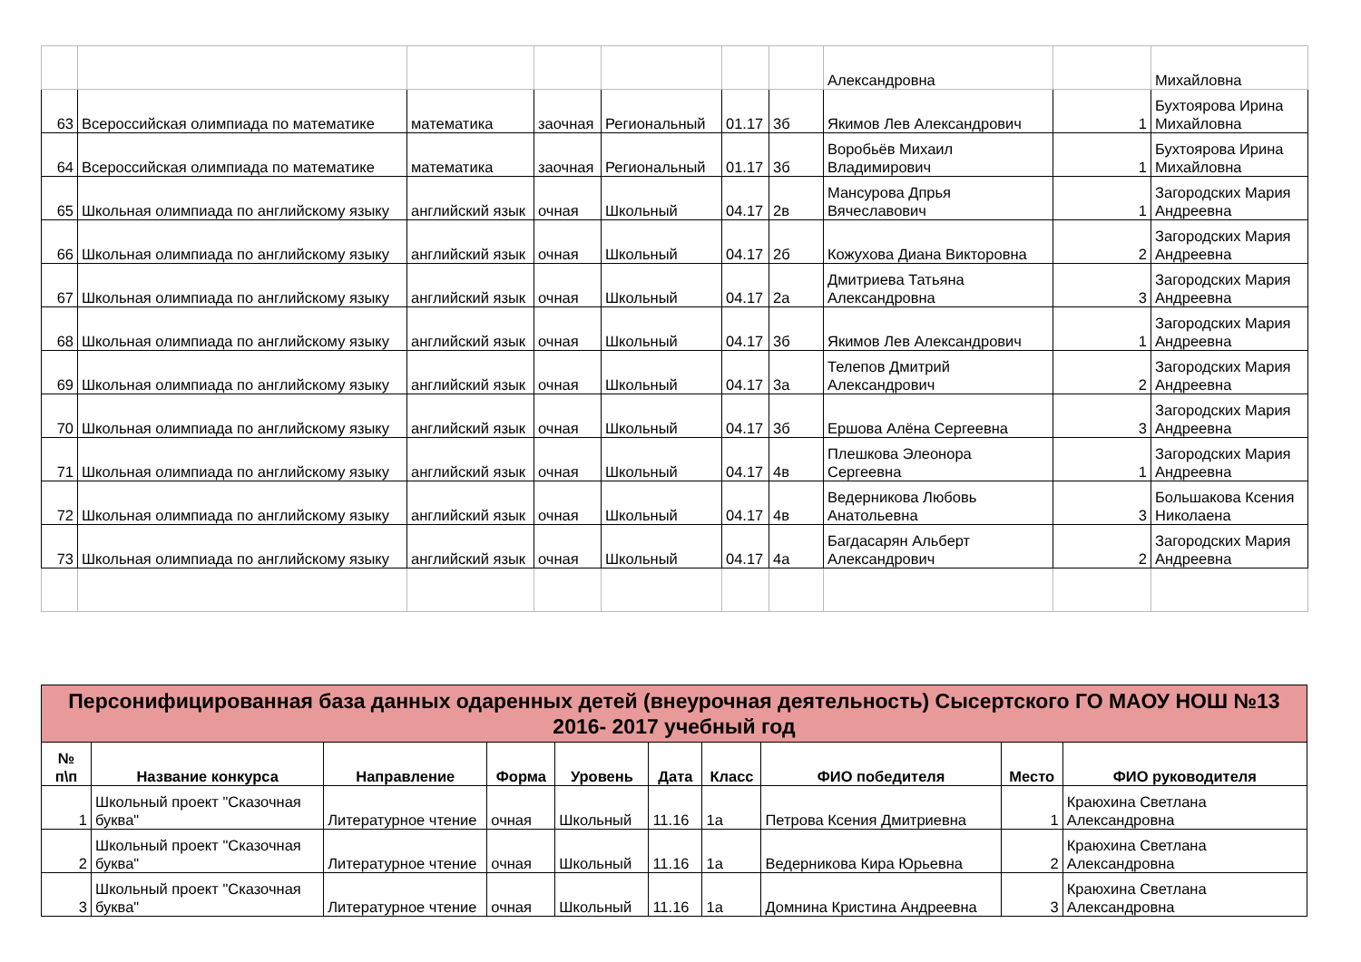| | | | | | | | Александровна | | Михайловна |
| 63 | Всероссийская олимпиада по математике | математика | заочная | Региональный | 01.17 | 3б | Якимов Лев Александрович | 1 | Бухтоярова Ирина Михайловна |
| 64 | Всероссийская олимпиада по математике | математика | заочная | Региональный | 01.17 | 3б | Воробьёв Михаил Владимирович | 1 | Бухтоярова Ирина Михайловна |
| 65 | Школьная олимпиада по английскому языку | английский язык | очная | Школьный | 04.17 | 2в | Мансурова Дпрья Вячеславович | 1 | Загородских Мария Андреевна |
| 66 | Школьная олимпиада по английскому языку | английский язык | очная | Школьный | 04.17 | 2б | Кожухова Диана Викторовна | 2 | Загородских Мария Андреевна |
| 67 | Школьная олимпиада по английскому языку | английский язык | очная | Школьный | 04.17 | 2а | Дмитриева Татьяна Александровна | 3 | Загородских Мария Андреевна |
| 68 | Школьная олимпиада по английскому языку | английский язык | очная | Школьный | 04.17 | 3б | Якимов Лев Александрович | 1 | Загородских Мария Андреевна |
| 69 | Школьная олимпиада по английскому языку | английский язык | очная | Школьный | 04.17 | 3а | Телепов Дмитрий Александрович | 2 | Загородских Мария Андреевна |
| 70 | Школьная олимпиада по английскому языку | английский язык | очная | Школьный | 04.17 | 3б | Ершова Алёна Сергеевна | 3 | Загородских Мария Андреевна |
| 71 | Школьная олимпиада по английскому языку | английский язык | очная | Школьный | 04.17 | 4в | Плешкова Элеонора Сергеевна | 1 | Загородских Мария Андреевна |
| 72 | Школьная олимпиада по английскому языку | английский язык | очная | Школьный | 04.17 | 4в | Ведерникова Любовь Анатольевна | 3 | Большакова Ксения Николаена |
| 73 | Школьная олимпиада по английскому языку | английский язык | очная | Школьный | 04.17 | 4а | Багдасарян Альберт Александрович | 2 | Загородских Мария Андреевна |
| Персонифицированная база данных одаренных детей (внеурочная деятельность) Сысертского ГО МАОУ НОШ №13 2016- 2017 учебный год | | | | | | | | | |
| № п\п | Название конкурса | Направление | Форма | Уровень | Дата | Класс | ФИО победителя | Место | ФИО руководителя |
| 1 | Школьный проект "Сказочная буква" | Литературное чтение | очная | Школьный | 11.16 | 1а | Петрова Ксения Дмитриевна | 1 | Краюхина Светлана Александровна |
| 2 | Школьный проект "Сказочная буква" | Литературное чтение | очная | Школьный | 11.16 | 1а | Ведерникова Кира Юрьевна | 2 | Краюхина Светлана Александровна |
| 3 | Школьный проект "Сказочная буква" | Литературное чтение | очная | Школьный | 11.16 | 1а | Домнина Кристина Андреевна | 3 | Краюхина Светлана Александровна |